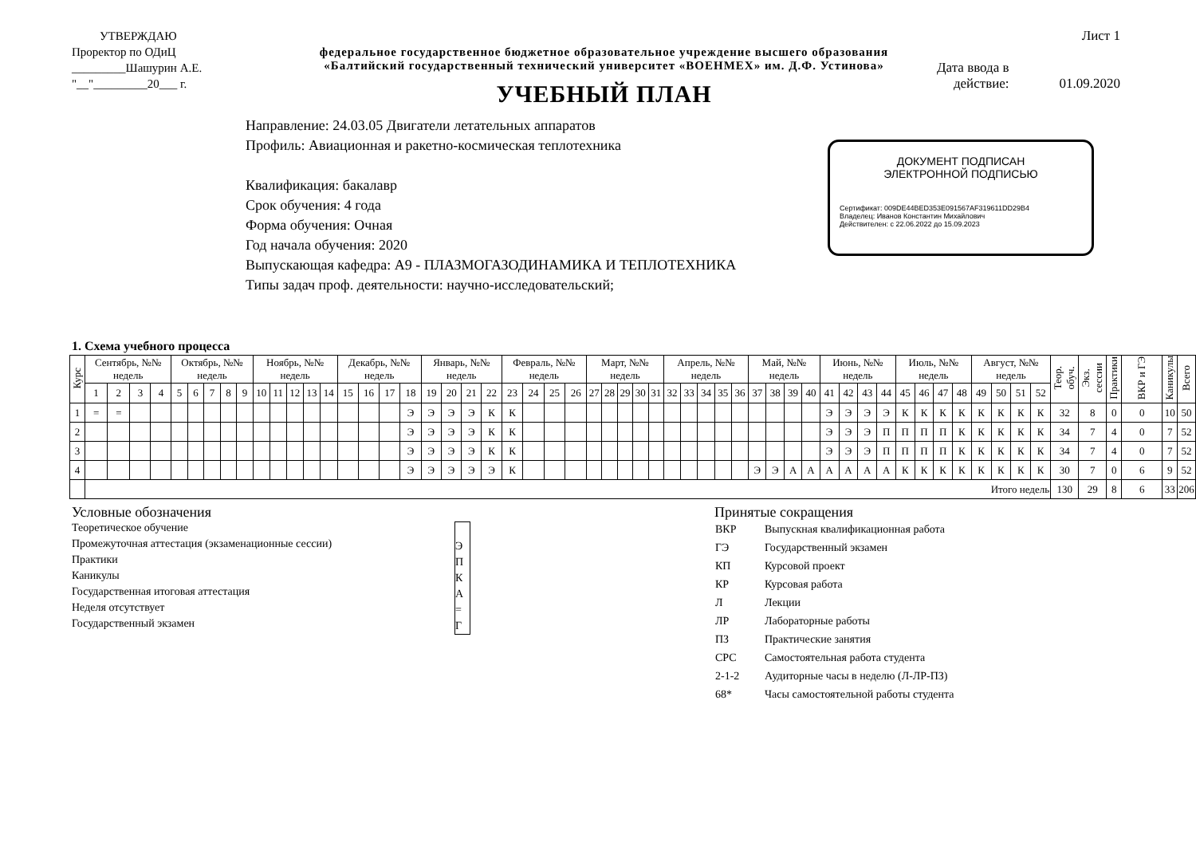УТВЕРЖДАЮ
Проректор по ОДиЦ
_________Шашурин А.Е.
"__"_________20___ г.
федеральное государственное бюджетное образовательное учреждение высшего образования
«Балтийский государственный технический университет «ВОЕНМЕХ» им. Д.Ф. Устинова»
УЧЕБНЫЙ ПЛАН
Лист 1
Дата ввода в
действие:
01.09.2020
Направление: 24.03.05 Двигатели летательных аппаратов
Профиль: Авиационная и ракетно-космическая теплотехника
Квалификация: бакалавр
Срок обучения: 4 года
Форма обучения: Очная
Год начала обучения: 2020
Выпускающая кафедра: А9 - ПЛАЗМОГАЗОДИНАМИКА И ТЕПЛОТЕХНИКА
Типы задач проф. деятельности: научно-исследовательский;
ДОКУМЕНТ ПОДПИСАН
ЭЛЕКТРОННОЙ ПОДПИСЬЮ
Сертификат: 009DE44BED353E091567AF319611DD29B4
Владелец: Иванов Константин Михайлович
Действителен: с 22.06.2022 до 15.09.2023
1. Схема учебного процесса
| Курс | Сентябрь, №№ недель | | | | Октябрь, №№ недель | | | | | Ноябрь, №№ недель | | | | | Декабрь, №№ недель | | | | Январь, №№ недель | | | | Февраль, №№ недель | | | | Март, №№ недель | | | | | Апрель, №№ недель | | | | | Май, №№ недель | | | | Июнь, №№ недель | | | | Июль, №№ недель | | | | Август, №№ недель | | | | Теор. обуч. | Экз. сессии | Практики | ВКР и ГЭ | Каникулы | Всего |
| --- | --- | --- | --- | --- | --- | --- | --- | --- | --- | --- | --- | --- | --- | --- | --- | --- | --- | --- | --- | --- | --- | --- | --- | --- | --- | --- | --- | --- | --- | --- | --- | --- | --- | --- | --- | --- | --- | --- | --- | --- | --- | --- | --- | --- | --- | --- | --- | --- | --- | --- | --- | --- | --- | --- | --- | --- | --- | --- |
| | 1 | 2 | 3 | 4 | 5 | 6 | 7 | 8 | 9 | 10 | 11 | 12 | 13 | 14 | 15 | 16 | 17 | 18 | 19 | 20 | 21 | 22 | 23 | 24 | 25 | 26 | 27 | 28 | 29 | 30 | 31 | 32 | 33 | 34 | 35 | 36 | 37 | 38 | 39 | 40 | 41 | 42 | 43 | 44 | 45 | 46 | 47 | 48 | 49 | 50 | 51 | 52 | | | | | | |
| 1 | = | = | | | | | | | | | | | | | | | | Э | Э | Э | Э | К | К | | | | | | | | | | | | | | | | | | Э | Э | Э | Э | К | К | К | К | К | К | К | К | 32 | 8 | 0 | 0 | 10 | 50 |
| 2 | | | | | | | | | | | | | | | | | | Э | Э | Э | Э | К | К | | | | | | | | | | | | | | | | | | Э | Э | Э | П | П | П | П | К | К | К | К | К | 34 | 7 | 4 | 0 | 7 | 52 |
| 3 | | | | | | | | | | | | | | | | | | Э | Э | Э | Э | К | К | | | | | | | | | | | | | | | | | | Э | Э | Э | П | П | П | П | К | К | К | К | К | 34 | 7 | 4 | 0 | 7 | 52 |
| 4 | | | | | | | | | | | | | | | | | | Э | Э | Э | Э | Э | К | | | | | | | | | | | | | | Э | Э | А | А | А | А | А | А | К | К | К | К | К | К | К | К | 30 | 7 | 0 | 6 | 9 | 52 |
| | Итого недель | | | | | | | | | | | | | | | | | | | | | | | | | | | | | | | | | | | | | | | | | | | | | | | | | | | | 130 | 29 | 8 | 6 | 33 | 206 |
Условные обозначения
Теоретическое обучение
Промежуточная аттестация (экзаменационные сессии)
Практики
Каникулы
Государственная итоговая аттестация
Неделя отсутствует
Государственный экзамен
Э
П
К
А
=
Г
Принятые сокращения
| ВКР | Выпускная квалификационная работа |
| ГЭ | Государственный экзамен |
| КП | Курсовой проект |
| КР | Курсовая работа |
| Л | Лекции |
| ЛР | Лабораторные работы |
| ПЗ | Практические занятия |
| СРС | Самостоятельная работа студента |
| 2-1-2 | Аудиторные часы в неделю (Л-ЛР-ПЗ) |
| 68* | Часы самостоятельной работы студента |